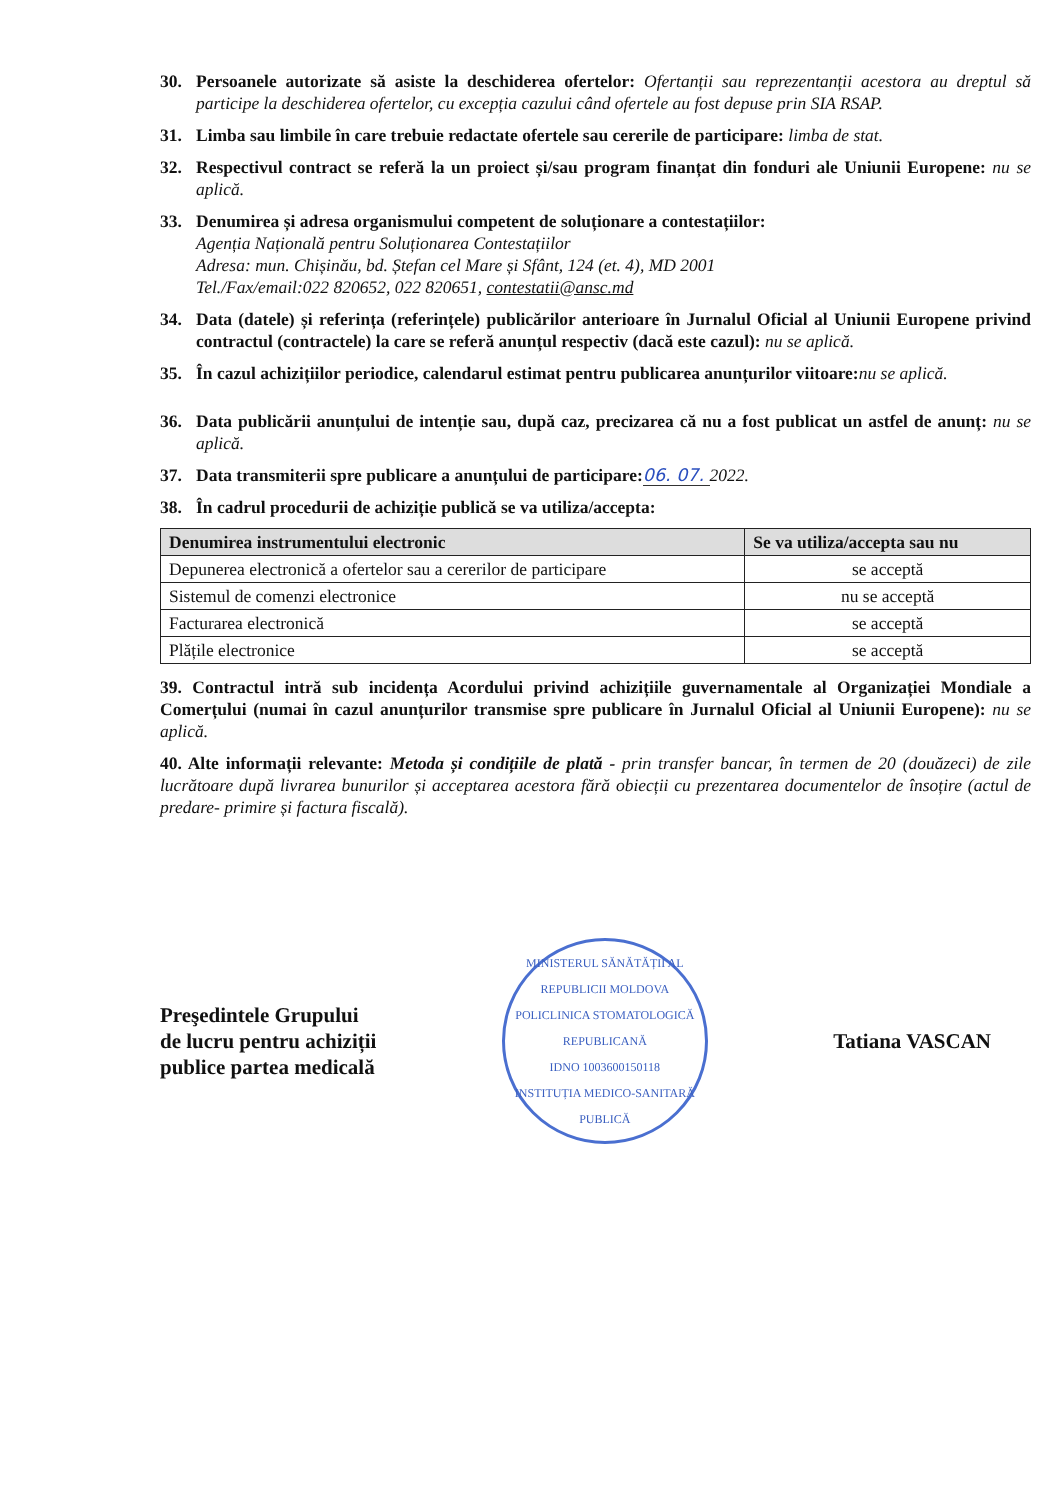30. Persoanele autorizate să asiste la deschiderea ofertelor: Ofertanții sau reprezentanții acestora au dreptul să participe la deschiderea ofertelor, cu excepția cazului când ofertele au fost depuse prin SIA RSAP.
31. Limba sau limbile în care trebuie redactate ofertele sau cererile de participare: limba de stat.
32. Respectivul contract se referă la un proiect și/sau program finanțat din fonduri ale Uniunii Europene: nu se aplică.
33. Denumirea și adresa organismului competent de soluționare a contestațiilor:
Agenția Națională pentru Soluționarea Contestațiilor
Adresa: mun. Chișinău, bd. Ștefan cel Mare și Sfânt, 124 (et. 4), MD 2001
Tel./Fax/email:022 820652, 022 820651, contestatii@ansc.md
34. Data (datele) și referința (referințele) publicărilor anterioare în Jurnalul Oficial al Uniunii Europene privind contractul (contractele) la care se referă anunțul respectiv (dacă este cazul): nu se aplică.
35. În cazul achizițiilor periodice, calendarul estimat pentru publicarea anunțurilor viitoare: nu se aplică.
36. Data publicării anunțului de intenție sau, după caz, precizarea că nu a fost publicat un astfel de anunț: nu se aplică.
37. Data transmiterii spre publicare a anunțului de participare: 06. 07. 2022.
38. În cadrul procedurii de achiziție publică se va utiliza/accepta:
| Denumirea instrumentului electronic | Se va utiliza/accepta sau nu |
| --- | --- |
| Depunerea electronică a ofertelor sau a cererilor de participare | se acceptă |
| Sistemul de comenzi electronice | nu se acceptă |
| Facturarea electronică | se acceptă |
| Plățile electronice | se acceptă |
39. Contractul intră sub incidența Acordului privind achizițiile guvernamentale al Organizației Mondiale a Comerțului (numai în cazul anunțurilor transmise spre publicare în Jurnalul Oficial al Uniunii Europene): nu se aplică.
40. Alte informații relevante: Metoda și condițiile de plată - prin transfer bancar, în termen de 20 (douăzeci) de zile lucrătoare după livrarea bunurilor și acceptarea acestora fără obiecții cu prezentarea documentelor de însoțire (actul de predare- primire și factura fiscală).
Preşedintele Grupului
de lucru pentru achiziții
publice partea medicală
MINISTERUL SĂNĂTĂȚII AL REPUBLICII MOLDOVA
POLICLINICA STOMATOLOGICĂ REPUBLICANĂ
IDNO 1003600150118
INSTITUȚIA MEDICO-SANITARĂ PUBLICĂ
Tatiana VASCAN